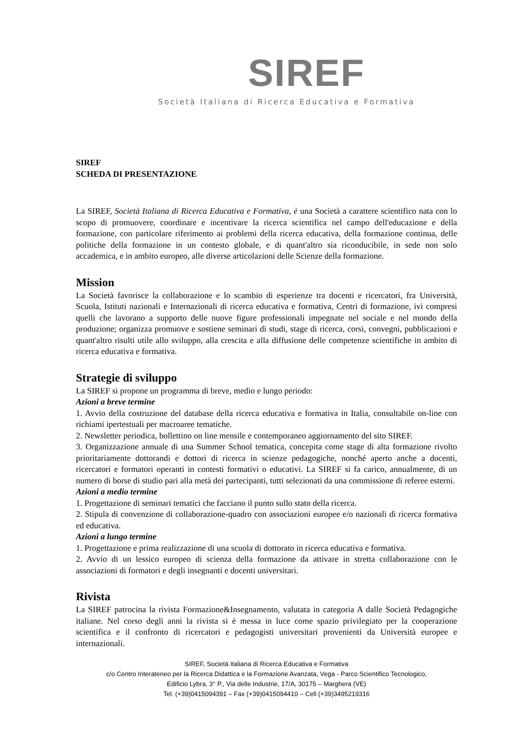SIREF
Società Italiana di Ricerca Educativa e Formativa
SIREF
SCHEDA DI PRESENTAZIONE
La SIREF, Società Italiana di Ricerca Educativa e Formativa, è una Società a carattere scientifico nata con lo scopo di promuovere, coordinare e incentivare la ricerca scientifica nel campo dell'educazione e della formazione, con particolare riferimento ai problemi della ricerca educativa, della formazione continua, delle politiche della formazione in un contesto globale, e di quant'altro sia riconducibile, in sede non solo accademica, e in ambito europeo, alle diverse articolazioni delle Scienze della formazione.
Mission
La Società favorisce la collaborazione e lo scambio di esperienze tra docenti e ricercatori, fra Università, Scuola, Istituti nazionali e Internazionali di ricerca educativa e formativa, Centri di formazione, ivi compresi quelli che lavorano a supporto delle nuove figure professionali impegnate nel sociale e nel mondo della produzione; organizza promuove e sostiene seminari di studi, stage di ricerca, corsi, convegni, pubblicazioni e quant'altro risulti utile allo sviluppo, alla crescita e alla diffusione delle competenze scientifiche in ambito di ricerca educativa e formativa.
Strategie di sviluppo
La SIREF si propone un programma di breve, medio e lungo periodo:
Azioni a breve termine
1. Avvio della costruzione del database della ricerca educativa e formativa in Italia, consultabile on-line con richiami ipertestuali per macroaree tematiche.
2. Newsletter periodica, bollettino on line mensile e contemporaneo aggiornamento del sito SIREF.
3. Organizzazione annuale di una Summer School tematica, concepita come stage di alta formazione rivolto prioritariamente dottorandi e dottori di ricerca in scienze pedagogiche, nonché aperto anche a docenti, ricercatori e formatori operanti in contesti formativi o educativi. La SIREF si fa carico, annualmente, di un numero di borse di studio pari alla metà dei partecipanti, tutti selezionati da una commissione di referee esterni.
Azioni a medio termine
1. Progettazione di seminari tematici che facciano il punto sullo stato della ricerca.
2. Stipula di convenzione di collaborazione-quadro con associazioni europee e/o nazionali di ricerca formativa ed educativa.
Azioni a lungo termine
1. Progettazione e prima realizzazione di una scuola di dottorato in ricerca educativa e formativa.
2. Avvio di un lessico europeo di scienza della formazione da attivare in stretta collaborazione con le associazioni di formatori e degli insegnanti e docenti universitari.
Rivista
La SIREF patrocina la rivista Formazione&Insegnamento, valutata in categoria A dalle Società Pedagogiche italiane. Nel corso degli anni la rivista si è messa in luce come spazio privilegiato per la cooperazione scientifica e il confronto di ricercatori e pedagogisti universitari provenienti da Università europee e internazionali.
SIREF, Società Italiana di Ricerca Educativa e Formativa
c/o Centro Interateneo per la Ricerca Didattica e la Formazione Avanzata, Vega - Parco Scientifico Tecnologico,
Edificio Lybra, 3° P., Via delle Industrie, 17/A, 30175 – Marghera (VE)
Tel. (+39)0415094391 – Fax (+39)0415094410 – Cell (+39)3495219316